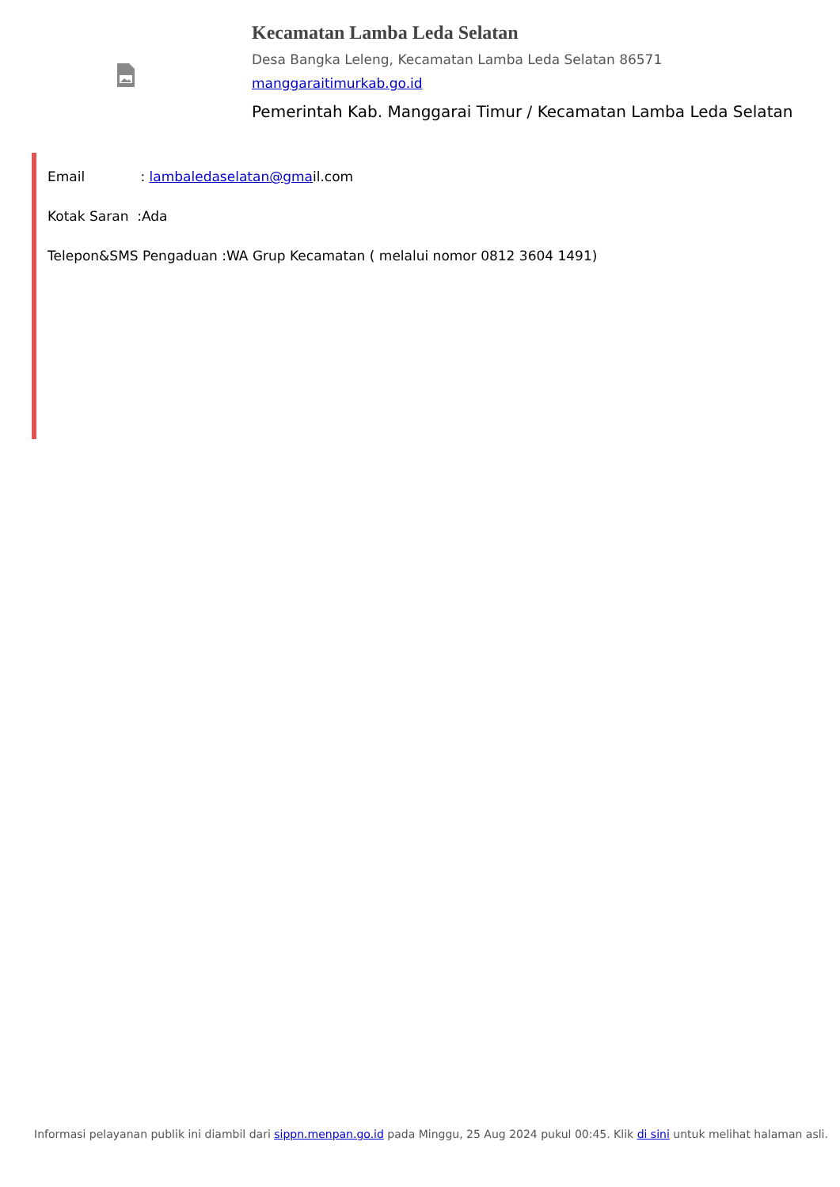Kecamatan Lamba Leda Selatan
Desa Bangka Leleng, Kecamatan Lamba Leda Selatan 86571
manggaraitimurkab.go.id
Pemerintah Kab. Manggarai Timur / Kecamatan Lamba Leda Selatan
Email : lambaledaselatan@gmail.com
Kotak Saran :Ada
Telepon&SMS Pengaduan :WA Grup Kecamatan ( melalui nomor 0812 3604 1491)
Informasi pelayanan publik ini diambil dari sippn.menpan.go.id pada Minggu, 25 Aug 2024 pukul 00:45. Klik di sini untuk melihat halaman asli.